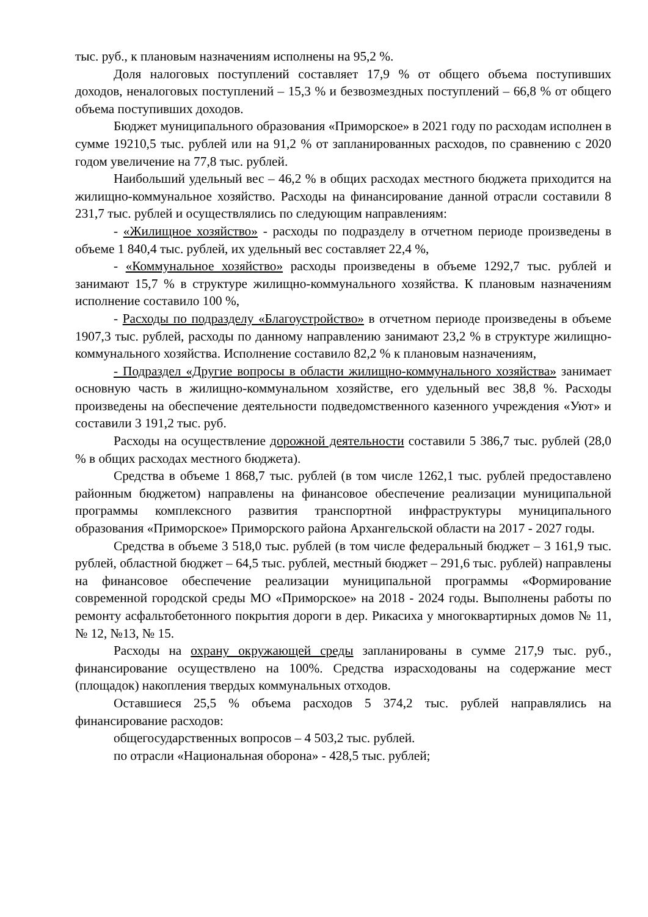тыс. руб., к плановым назначениям исполнены на 95,2 %.
Доля налоговых поступлений составляет 17,9 % от общего объема поступивших доходов, неналоговых поступлений – 15,3 % и безвозмездных поступлений – 66,8 % от общего объема поступивших доходов.
Бюджет муниципального образования «Приморское» в 2021 году по расходам исполнен в сумме 19210,5 тыс. рублей или на 91,2 % от запланированных расходов, по сравнению с 2020 годом увеличение на 77,8 тыс. рублей.
Наибольший удельный вес – 46,2 % в общих расходах местного бюджета приходится на жилищно-коммунальное хозяйство. Расходы на финансирование данной отрасли составили 8 231,7 тыс. рублей и осуществлялись по следующим направлениям:
- «Жилищное хозяйство» - расходы по подразделу в отчетном периоде произведены в объеме 1 840,4 тыс. рублей, их удельный вес составляет 22,4 %,
- «Коммунальное хозяйство» расходы произведены в объеме 1292,7 тыс. рублей и занимают 15,7 % в структуре жилищно-коммунального хозяйства. К плановым назначениям исполнение составило 100 %,
- Расходы по подразделу «Благоустройство» в отчетном периоде произведены в объеме 1907,3 тыс. рублей, расходы по данному направлению занимают 23,2 % в структуре жилищно-коммунального хозяйства. Исполнение составило 82,2 % к плановым назначениям,
- Подраздел «Другие вопросы в области жилищно-коммунального хозяйства» занимает основную часть в жилищно-коммунальном хозяйстве, его удельный вес 38,8 %. Расходы произведены на обеспечение деятельности подведомственного казенного учреждения «Уют» и составили 3 191,2 тыс. руб.
Расходы на осуществление дорожной деятельности составили 5 386,7 тыс. рублей (28,0 % в общих расходах местного бюджета).
Средства в объеме 1 868,7 тыс. рублей (в том числе 1262,1 тыс. рублей предоставлено районным бюджетом) направлены на финансовое обеспечение реализации муниципальной программы комплексного развития транспортной инфраструктуры муниципального образования «Приморское» Приморского района Архангельской области на 2017 - 2027 годы.
Средства в объеме 3 518,0 тыс. рублей (в том числе федеральный бюджет – 3 161,9 тыс. рублей, областной бюджет – 64,5 тыс. рублей, местный бюджет – 291,6 тыс. рублей) направлены на финансовое обеспечение реализации муниципальной программы «Формирование современной городской среды МО «Приморское» на 2018 - 2024 годы. Выполнены работы по ремонту асфальтобетонного покрытия дороги в дер. Рикасиха у многоквартирных домов № 11, № 12, №13, № 15.
Расходы на охрану окружающей среды запланированы в сумме 217,9 тыс. руб., финансирование осуществлено на 100%. Средства израсходованы на содержание мест (площадок) накопления твердых коммунальных отходов.
Оставшиеся 25,5 % объема расходов 5 374,2 тыс. рублей направлялись на финансирование расходов:
общегосударственных вопросов – 4 503,2 тыс. рублей.
по отрасли «Национальная оборона» - 428,5 тыс. рублей;